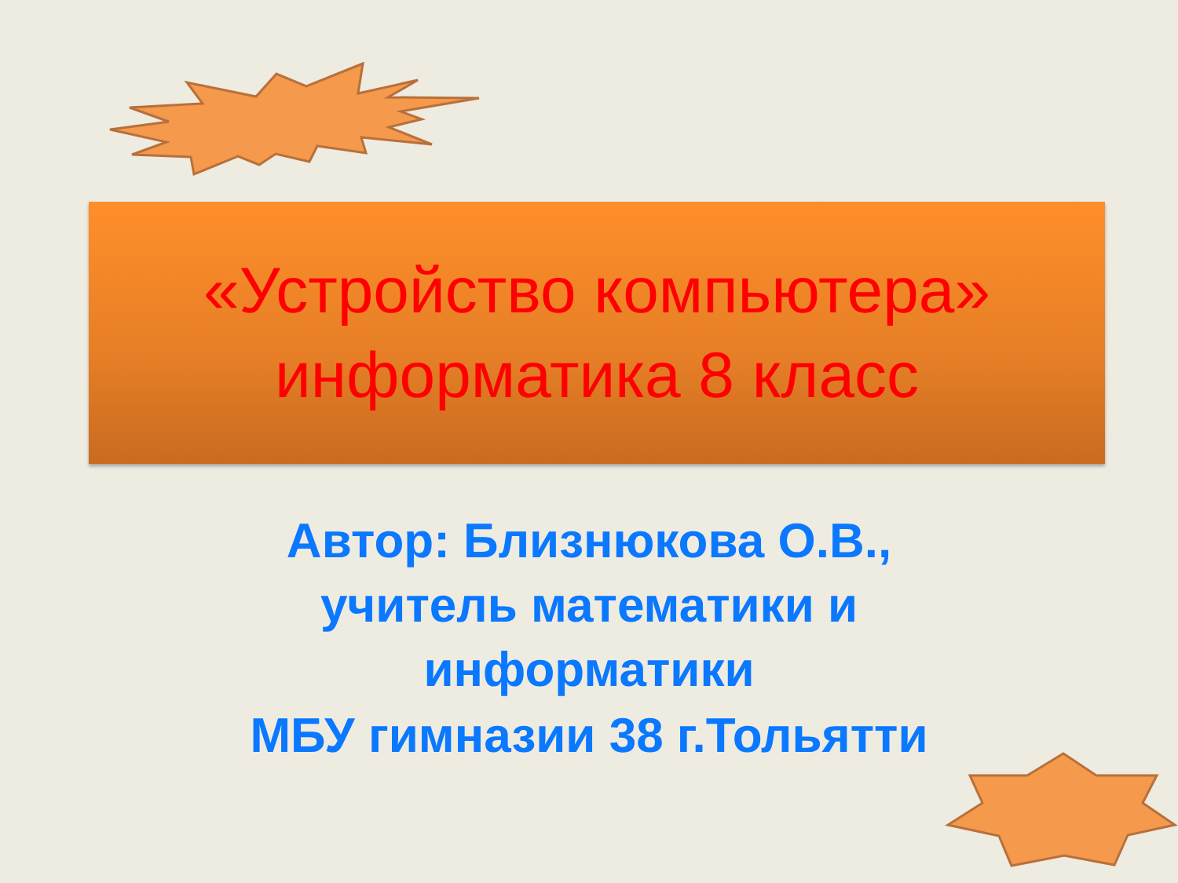«Устройство компьютера»
информатика 8 класс
Автор: Близнюкова О.В.,
учитель математики и
информатики
МБУ гимназии 38 г.Тольятти